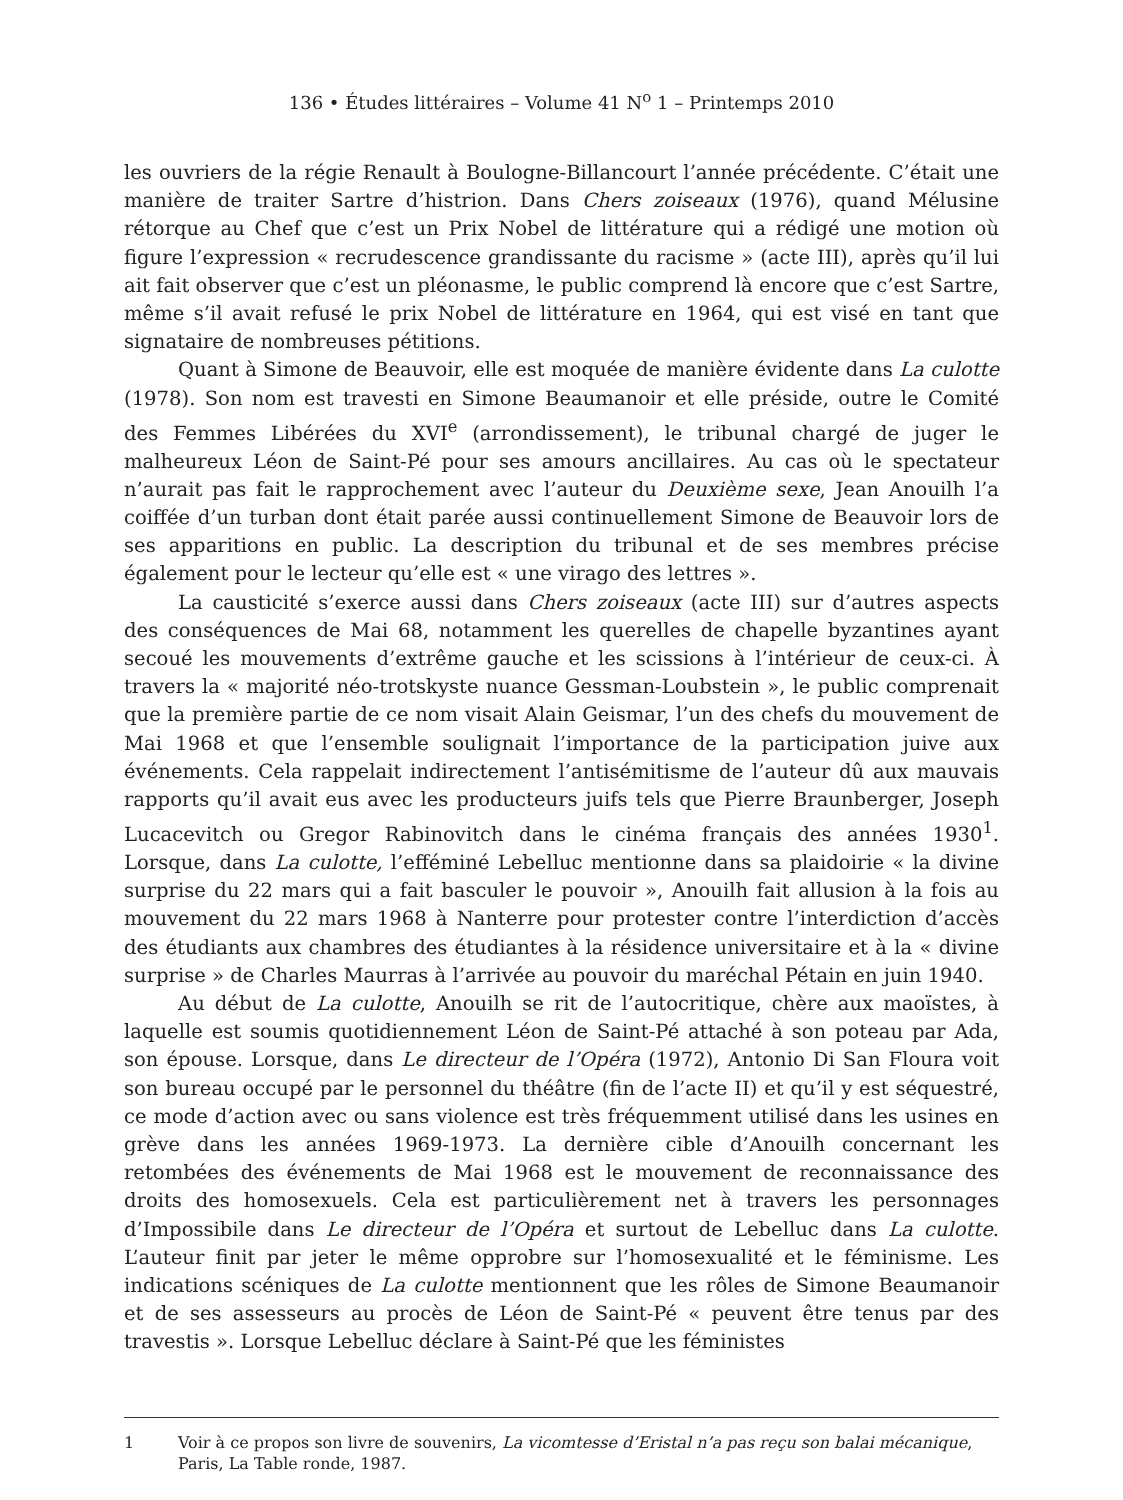136 • Études littéraires – Volume 41 N<sup>o</sup> 1 – Printemps 2010
les ouvriers de la régie Renault à Boulogne-Billancourt l’année précédente. C’était une manière de traiter Sartre d’histrion. Dans Chers zoiseaux (1976), quand Mélusine rétorque au Chef que c’est un Prix Nobel de littérature qui a rédigé une motion où figure l’expression « recrudescence grandissante du racisme » (acte III), après qu’il lui ait fait observer que c’est un pléonasme, le public comprend là encore que c’est Sartre, même s’il avait refusé le prix Nobel de littérature en 1964, qui est visé en tant que signataire de nombreuses pétitions.
Quant à Simone de Beauvoir, elle est moquée de manière évidente dans La culotte (1978). Son nom est travesti en Simone Beaumanoir et elle préside, outre le Comité des Femmes Libérées du XVI<sup>e</sup> (arrondissement), le tribunal chargé de juger le malheureux Léon de Saint-Pé pour ses amours ancillaires. Au cas où le spectateur n’aurait pas fait le rapprochement avec l’auteur du Deuxième sexe, Jean Anouilh l’a coiffée d’un turban dont était parée aussi continuellement Simone de Beauvoir lors de ses apparitions en public. La description du tribunal et de ses membres précise également pour le lecteur qu’elle est « une virago des lettres ».
La causticité s’exerce aussi dans Chers zoiseaux (acte III) sur d’autres aspects des conséquences de Mai 68, notamment les querelles de chapelle byzantines ayant secoué les mouvements d’extrême gauche et les scissions à l’intérieur de ceux-ci. À travers la « majorité néo-trotskyste nuance Gessman-Loubstein », le public comprenait que la première partie de ce nom visait Alain Geismar, l’un des chefs du mouvement de Mai 1968 et que l’ensemble soulignait l’importance de la participation juive aux événements. Cela rappelait indirectement l’antisémitisme de l’auteur dû aux mauvais rapports qu’il avait eus avec les producteurs juifs tels que Pierre Braunberger, Joseph Lucacevitch ou Gregor Rabinovitch dans le cinéma français des années 1930<sup>1</sup>. Lorsque, dans La culotte, l’efféminé Lebelluc mentionne dans sa plaidoirie « la divine surprise du 22 mars qui a fait basculer le pouvoir », Anouilh fait allusion à la fois au mouvement du 22 mars 1968 à Nanterre pour protester contre l’interdiction d’accès des étudiants aux chambres des étudiantes à la résidence universitaire et à la « divine surprise » de Charles Maurras à l’arrivée au pouvoir du maréchal Pétain en juin 1940.
Au début de La culotte, Anouilh se rit de l’autocritique, chère aux maoïstes, à laquelle est soumis quotidiennement Léon de Saint-Pé attaché à son poteau par Ada, son épouse. Lorsque, dans Le directeur de l’Opéra (1972), Antonio Di San Floura voit son bureau occupé par le personnel du théâtre (fin de l’acte II) et qu’il y est séquestré, ce mode d’action avec ou sans violence est très fréquemment utilisé dans les usines en grève dans les années 1969-1973. La dernière cible d’Anouilh concernant les retombées des événements de Mai 1968 est le mouvement de reconnaissance des droits des homosexuels. Cela est particulièrement net à travers les personnages d’Impossibile dans Le directeur de l’Opéra et surtout de Lebelluc dans La culotte. L’auteur finit par jeter le même opprobre sur l’homosexualité et le féminisme. Les indications scéniques de La culotte mentionnent que les rôles de Simone Beaumanoir et de ses assesseurs au procès de Léon de Saint-Pé « peuvent être tenus par des travestis ». Lorsque Lebelluc déclare à Saint-Pé que les féministes
1 Voir à ce propos son livre de souvenirs, La vicomtesse d’Eristal n’a pas reçu son balai mécanique, Paris, La Table ronde, 1987.